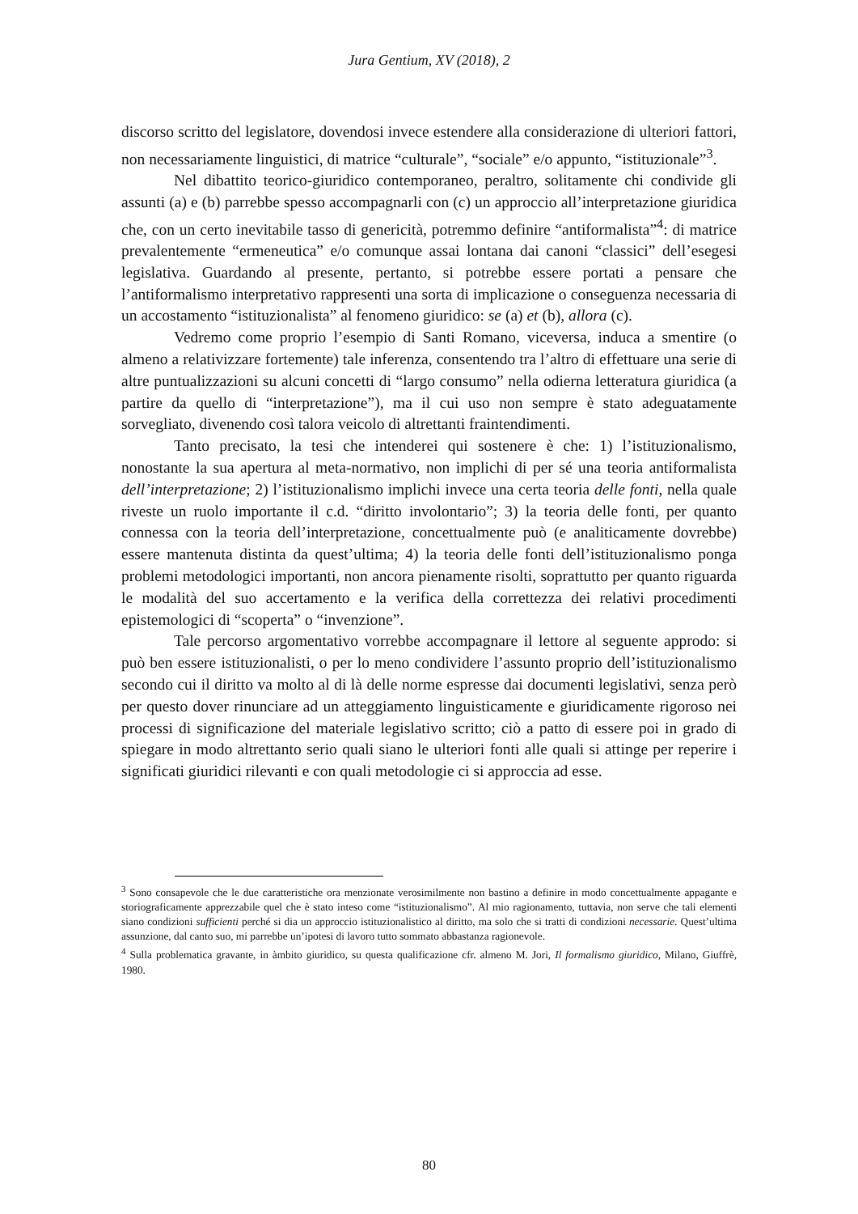Jura Gentium, XV (2018), 2
discorso scritto del legislatore, dovendosi invece estendere alla considerazione di ulteriori fattori, non necessariamente linguistici, di matrice “culturale”, “sociale” e/o appunto, “istituzionale”<sup>3</sup>.
Nel dibattito teorico-giuridico contemporaneo, peraltro, solitamente chi condivide gli assunti (a) e (b) parrebbe spesso accompagnarli con (c) un approccio all’interpretazione giuridica che, con un certo inevitabile tasso di genericità, potremmo definire “antiformalista”<sup>4</sup>: di matrice prevalentemente “ermeneutica” e/o comunque assai lontana dai canoni “classici” dell’esegesi legislativa. Guardando al presente, pertanto, si potrebbe essere portati a pensare che l’antiformalismo interpretativo rappresenti una sorta di implicazione o conseguenza necessaria di un accostamento “istituzionalista” al fenomeno giuridico: se (a) et (b), allora (c).
Vedremo come proprio l’esempio di Santi Romano, viceversa, induca a smentire (o almeno a relativizzare fortemente) tale inferenza, consentendo tra l’altro di effettuare una serie di altre puntualizzazioni su alcuni concetti di “largo consumo” nella odierna letteratura giuridica (a partire da quello di “interpretazione”), ma il cui uso non sempre è stato adeguatamente sorvegliato, divenendo così talora veicolo di altrettanti fraintendimenti.
Tanto precisato, la tesi che intenderei qui sostenere è che: 1) l’istituzionalismo, nonostante la sua apertura al meta-normativo, non implichi di per sé una teoria antiformalista dell’interpretazione; 2) l’istituzionalismo implichi invece una certa teoria delle fonti, nella quale riveste un ruolo importante il c.d. “diritto involontario”; 3) la teoria delle fonti, per quanto connessa con la teoria dell’interpretazione, concettualmente può (e analiticamente dovrebbe) essere mantenuta distinta da quest’ultima; 4) la teoria delle fonti dell’istituzionalismo ponga problemi metodologici importanti, non ancora pienamente risolti, soprattutto per quanto riguarda le modalità del suo accertamento e la verifica della correttezza dei relativi procedimenti epistemologici di “scoperta” o “invenzione”.
Tale percorso argomentativo vorrebbe accompagnare il lettore al seguente approdo: si può ben essere istituzionalisti, o per lo meno condividere l’assunto proprio dell’istituzionalismo secondo cui il diritto va molto al di là delle norme espresse dai documenti legislativi, senza però per questo dover rinunciare ad un atteggiamento linguisticamente e giuridicamente rigoroso nei processi di significazione del materiale legislativo scritto; ciò a patto di essere poi in grado di spiegare in modo altrettanto serio quali siano le ulteriori fonti alle quali si attinge per reperire i significati giuridici rilevanti e con quali metodologie ci si approccia ad esse.
<sup>3</sup> Sono consapevole che le due caratteristiche ora menzionate verosimilmente non bastino a definire in modo concettualmente appagante e storiograficamente apprezzabile quel che è stato inteso come “istituzionalismo”. Al mio ragionamento, tuttavia, non serve che tali elementi siano condizioni sufficienti perché si dia un approccio istituzionalistico al diritto, ma solo che si tratti di condizioni necessarie. Quest’ultima assunzione, dal canto suo, mi parrebbe un’ipotesi di lavoro tutto sommato abbastanza ragionevole.
<sup>4</sup> Sulla problematica gravante, in àmbito giuridico, su questa qualificazione cfr. almeno M. Jori, Il formalismo giuridico, Milano, Giuffrè, 1980.
80